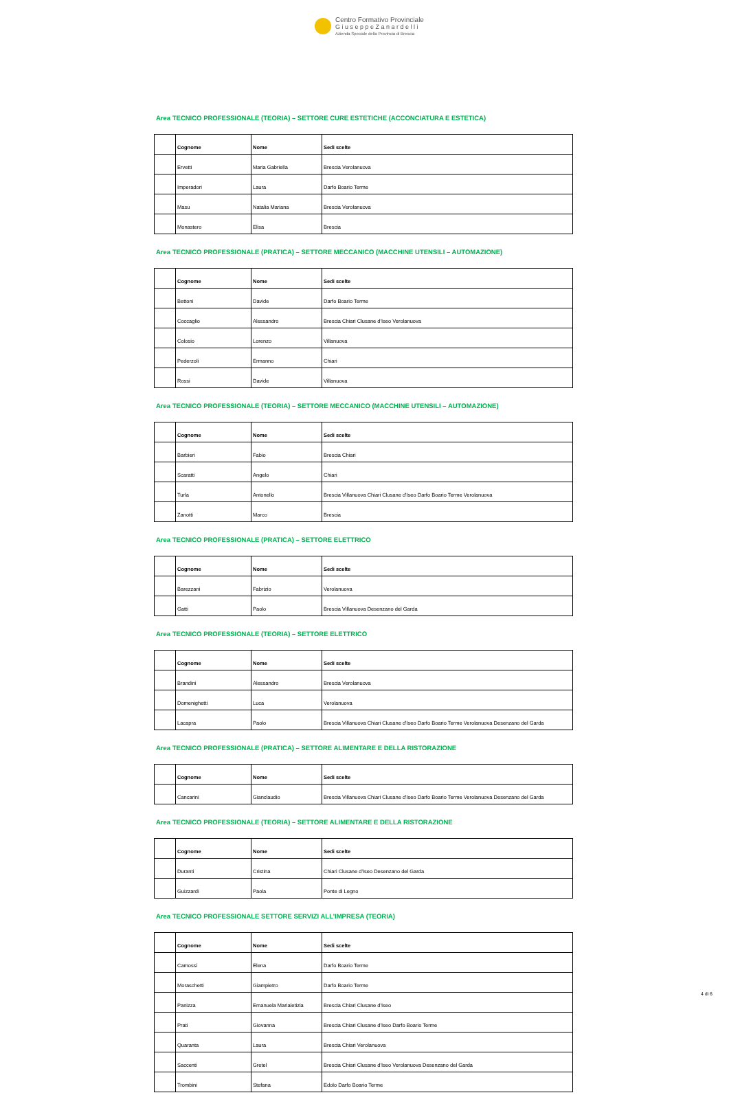Centro Formativo Provinciale
G i u s e p p e Z a n a r d e l l i
Azienda Speciale della Provincia di Brescia
Area TECNICO PROFESSIONALE (TEORIA) – SETTORE CURE ESTETICHE (ACCONCIATURA E ESTETICA)
| | Cognome | Nome | Sedi scelte |
| --- | --- | --- | --- |
| | Ervetti | Maria Gabriella | Brescia Verolanuova |
| | Imperadori | Laura | Darfo Boario Terme |
| | Masu | Natalia Mariana | Brescia Verolanuova |
| | Monastero | Elisa | Brescia |
Area TECNICO PROFESSIONALE (PRATICA) – SETTORE MECCANICO (MACCHINE UTENSILI – AUTOMAZIONE)
| | Cognome | Nome | Sedi scelte |
| --- | --- | --- | --- |
| | Bettoni | Davide | Darfo Boario Terme |
| | Coccaglio | Alessandro | Brescia Chiari Clusane d'Iseo Verolanuova |
| | Colosio | Lorenzo | Villanuova |
| | Pederzoli | Ermanno | Chiari |
| | Rossi | Davide | Villanuova |
Area TECNICO PROFESSIONALE (TEORIA) – SETTORE MECCANICO (MACCHINE UTENSILI – AUTOMAZIONE)
| | Cognome | Nome | Sedi scelte |
| --- | --- | --- | --- |
| | Barbieri | Fabio | Brescia Chiari |
| | Scaratti | Angelo | Chiari |
| | Turla | Antonello | Brescia Villanuova Chiari Clusane d'Iseo Darfo Boario Terme Verolanuova |
| | Zanotti | Marco | Brescia |
Area TECNICO PROFESSIONALE (PRATICA) – SETTORE ELETTRICO
| | Cognome | Nome | Sedi scelte |
| --- | --- | --- | --- |
| | Barezzani | Fabrizio | Verolanuova |
| | Gatti | Paolo | Brescia Villanuova Desenzano del Garda |
Area TECNICO PROFESSIONALE (TEORIA) – SETTORE ELETTRICO
| | Cognome | Nome | Sedi scelte |
| --- | --- | --- | --- |
| | Brandini | Alessandro | Brescia Verolanuova |
| | Domenighetti | Luca | Verolanuova |
| | Lacapra | Paolo | Brescia Villanuova Chiari Clusane d'Iseo Darfo Boario Terme Verolanuova Desenzano del Garda |
Area TECNICO PROFESSIONALE (PRATICA) – SETTORE ALIMENTARE E DELLA RISTORAZIONE
| | Cognome | Nome | Sedi scelte |
| --- | --- | --- | --- |
| | Cancarini | Gianclaudio | Brescia Villanuova Chiari Clusane d'Iseo Darfo Boario Terme Verolanuova Desenzano del Garda |
Area TECNICO PROFESSIONALE (TEORIA) – SETTORE ALIMENTARE E DELLA RISTORAZIONE
| | Cognome | Nome | Sedi scelte |
| --- | --- | --- | --- |
| | Duranti | Cristina | Chiari Clusane d'Iseo Desenzano del Garda |
| | Guizzardi | Paola | Ponte di Legno |
Area TECNICO PROFESSIONALE SETTORE SERVIZI ALL’IMPRESA (TEORIA)
| | Cognome | Nome | Sedi scelte |
| --- | --- | --- | --- |
| | Camossi | Elena | Darfo Boario Terme |
| | Moraschetti | Giampietro | Darfo Boario Terme |
| | Panizza | Emanuela Marialetizia | Brescia Chiari Clusane d'Iseo |
| | Prati | Giovanna | Brescia Chiari Clusane d'Iseo Darfo Boario Terme |
| | Quaranta | Laura | Brescia Chiari Verolanuova |
| | Saccenti | Gretel | Brescia Chiari Clusane d'Iseo Verolanuova Desenzano del Garda |
| | Trombini | Stefana | Edolo Darfo Boario Terme |
4 di 6